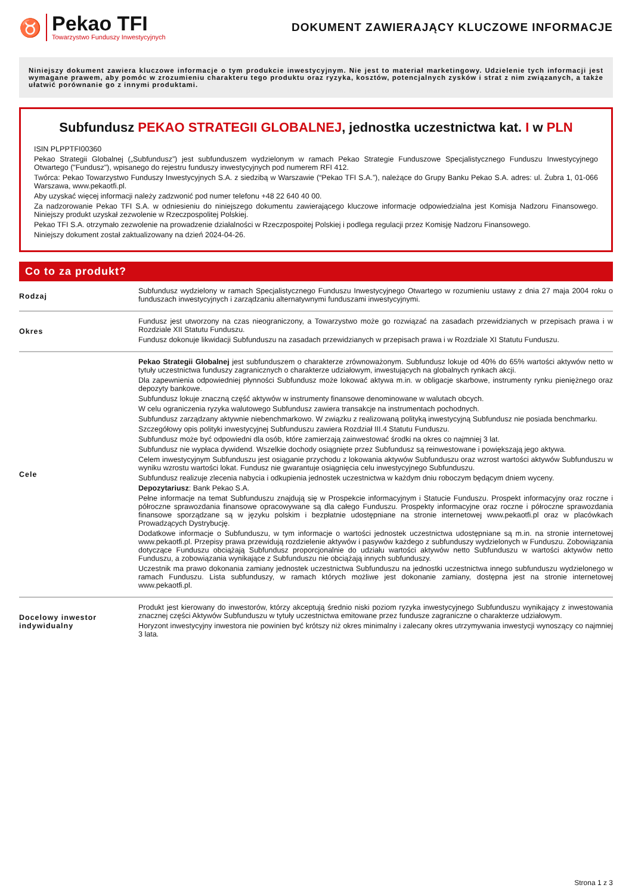♉
Pekao TFI
Towarzystwo Funduszy Inwestycyjnych
DOKUMENT ZAWIERAJĄCY KLUCZOWE INFORMACJE
Niniejszy dokument zawiera kluczowe informacje o tym produkcie inwestycyjnym. Nie jest to materiał marketingowy. Udzielenie tych informacji jest wymagane prawem, aby pomóc w zrozumieniu charakteru tego produktu oraz ryzyka, kosztów, potencjalnych zysków i strat z nim związanych, a także ułatwić porównanie go z innymi produktami.
Subfundusz PEKAO STRATEGII GLOBALNEJ, jednostka uczestnictwa kat. I w PLN
ISIN PLPPTFI00360
Pekao Strategii Globalnej („Subfundusz”) jest subfunduszem wydzielonym w ramach Pekao Strategie Funduszowe Specjalistycznego Funduszu Inwestycyjnego Otwartego ("Fundusz"), wpisanego do rejestru funduszy inwestycyjnych pod numerem RFI 412.
Twórca: Pekao Towarzystwo Funduszy Inwestycyjnych S.A. z siedzibą w Warszawie (“Pekao TFI S.A.”), należące do Grupy Banku Pekao S.A. adres: ul. Żubra 1, 01-066 Warszawa, www.pekaotfi.pl.
Aby uzyskać więcej informacji należy zadzwonić pod numer telefonu +48 22 640 40 00.
Za nadzorowanie Pekao TFI S.A. w odniesieniu do niniejszego dokumentu zawierającego kluczowe informacje odpowiedzialna jest Komisja Nadzoru Finansowego. Niniejszy produkt uzyskał zezwolenie w Rzeczpospolitej Polskiej.
Pekao TFI S.A. otrzymało zezwolenie na prowadzenie działalności w Rzeczpospoitej Polskiej i podlega regulacji przez Komisję Nadzoru Finansowego.
Niniejszy dokument został zaktualizowany na dzień 2024-04-26.
Co to za produkt?
| Rodzaj | Subfundusz wydzielony w ramach Specjalistycznego Funduszu Inwestycyjnego Otwartego w rozumieniu ustawy z dnia 27 maja 2004 roku o funduszach inwestycyjnych i zarządzaniu alternatywnymi funduszami inwestycyjnymi. |
| Okres | Fundusz jest utworzony na czas nieograniczony, a Towarzystwo może go rozwiązać na zasadach przewidzianych w przepisach prawa i w Rozdziale XII Statutu Funduszu. Fundusz dokonuje likwidacji Subfunduszu na zasadach przewidzianych w przepisach prawa i w Rozdziale XI Statutu Funduszu. |
| Cele | Pekao Strategii Globalnej jest subfunduszem o charakterze zrównoważonym. Subfundusz lokuje od 40% do 65% wartości aktywów netto w tytuły uczestnictwa funduszy zagranicznych o charakterze udziałowym, inwestujących na globalnych rynkach akcji. Dla zapewnienia odpowiedniej płynności Subfundusz może lokować aktywa m.in. w obligacje skarbowe, instrumenty rynku pieniężnego oraz depozyty bankowe. Subfundusz lokuje znaczną część aktywów w instrumenty finansowe denominowane w walutach obcych. W celu ograniczenia ryzyka walutowego Subfundusz zawiera transakcje na instrumentach pochodnych. Subfundusz zarządzany aktywnie niebenchmarkowo. W związku z realizowaną polityką inwestycyjną Subfundusz nie posiada benchmarku. Szczegółowy opis polityki inwestycyjnej Subfunduszu zawiera Rozdział III.4 Statutu Funduszu. Subfundusz może być odpowiedni dla osób, które zamierzają zainwestować środki na okres co najmniej 3 lat. Subfundusz nie wypłaca dywidend. Wszelkie dochody osiągnięte przez Subfundusz są reinwestowane i powiększają jego aktywa. Celem inwestycyjnym Subfunduszu jest osiąganie przychodu z lokowania aktywów Subfunduszu oraz wzrost wartości aktywów Subfunduszu w wyniku wzrostu wartości lokat. Fundusz nie gwarantuje osiągnięcia celu inwestycyjnego Subfunduszu. Subfundusz realizuje zlecenia nabycia i odkupienia jednostek uczestnictwa w każdym dniu roboczym będącym dniem wyceny. Depozytariusz : Bank Pekao S.A. Pełne informacje na temat Subfunduszu znajdują się w Prospekcie informacyjnym i Statucie Funduszu. Prospekt informacyjny oraz roczne i półroczne sprawozdania finansowe opracowywane są dla całego Funduszu. Prospekty informacyjne oraz roczne i półroczne sprawozdania finansowe sporządzane są w języku polskim i bezpłatnie udostępniane na stronie internetowej www.pekaotfi.pl oraz w placówkach Prowadzących Dystrybucję. Dodatkowe informacje o Subfunduszu, w tym informacje o wartości jednostek uczestnictwa udostępniane są m.in. na stronie internetowej www.pekaotfi.pl. Przepisy prawa przewidują rozdzielenie aktywów i pasywów każdego z subfunduszy wydzielonych w Funduszu. Zobowiązania dotyczące Funduszu obciążają Subfundusz proporcjonalnie do udziału wartości aktywów netto Subfunduszu w wartości aktywów netto Funduszu, a zobowiązania wynikające z Subfunduszu nie obciążają innych subfunduszy. Uczestnik ma prawo dokonania zamiany jednostek uczestnictwa Subfunduszu na jednostki uczestnictwa innego subfunduszu wydzielonego w ramach Funduszu. Lista subfunduszy, w ramach których możliwe jest dokonanie zamiany, dostępna jest na stronie internetowej www.pekaotfi.pl. |
| Docelowy inwestor indywidualny | Produkt jest kierowany do inwestorów, którzy akceptują średnio niski poziom ryzyka inwestycyjnego Subfunduszu wynikający z inwestowania znacznej części Aktywów Subfunduszu w tytuły uczestnictwa emitowane przez fundusze zagraniczne o charakterze udziałowym. Horyzont inwestycyjny inwestora nie powinien być krótszy niż okres minimalny i zalecany okres utrzymywania inwestycji wynoszący co najmniej 3 lata. |
Strona 1 z 3